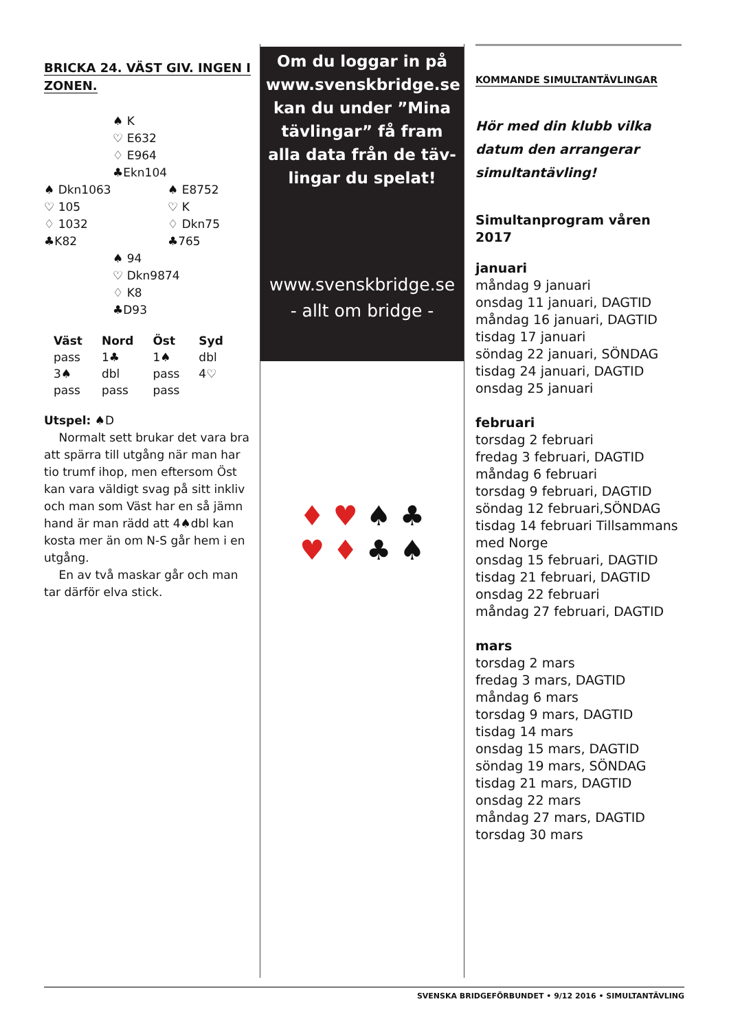BRICKA 24. VÄST GIV. INGEN I ZONEN.
♠ K
♡ E632
♢ E964
♣Ekn104
♠ Dkn1063
♡ 105
♢ 1032
♣K82
♠ E8752
♡ K
♢ Dkn75
♣765
♠ 94
♡ Dkn9874
♢ K8
♣D93
| Väst | Nord | Öst | Syd |
| --- | --- | --- | --- |
| pass | 1♣ | 1♠ | dbl |
| 3♠ | dbl | pass | 4♡ |
| pass | pass | pass | |
Utspel: ♠D
Normalt sett brukar det vara bra att spärra till utgång när man har tio trumf ihop, men eftersom Öst kan vara väldigt svag på sitt inkliv och man som Väst har en så jämn hand är man rädd att 4♠dbl kan kosta mer än om N-S går hem i en utgång.
En av två maskar går och man tar därför elva stick.
Om du loggar in på www.svenskbridge.se kan du under ”Mina tävlingar” få fram alla data från de täv-lingar du spelat!
www.svenskbridge.se
- allt om bridge -
♦ ♥ ♠ ♣
♥ ♦ ♣ ♠
KOMMANDE SIMULTANTÄVLINGAR
Hör med din klubb vilka datum den arrangerar simultantävling!
Simultanprogram våren 2017
januari
måndag 9 januari
onsdag 11 januari, DAGTID
måndag 16 januari, DAGTID
tisdag 17 januari
söndag 22 januari, SÖNDAG
tisdag 24 januari, DAGTID
onsdag 25 januari
februari
torsdag 2 februari
fredag 3 februari, DAGTID
måndag 6 februari
torsdag 9 februari, DAGTID
söndag 12 februari,SÖNDAG
tisdag 14 februari Tillsammans med Norge
onsdag 15 februari, DAGTID
tisdag 21 februari, DAGTID
onsdag 22 februari
måndag 27 februari, DAGTID
mars
torsdag 2 mars
fredag 3 mars, DAGTID
måndag 6 mars
torsdag 9 mars, DAGTID
tisdag 14 mars
onsdag 15 mars, DAGTID
söndag 19 mars, SÖNDAG
tisdag 21 mars, DAGTID
onsdag 22 mars
måndag 27 mars, DAGTID
torsdag 30 mars
SVENSKA BRIDGEFÖRBUNDET • 9/12 2016 • SIMULTANTÄVLING